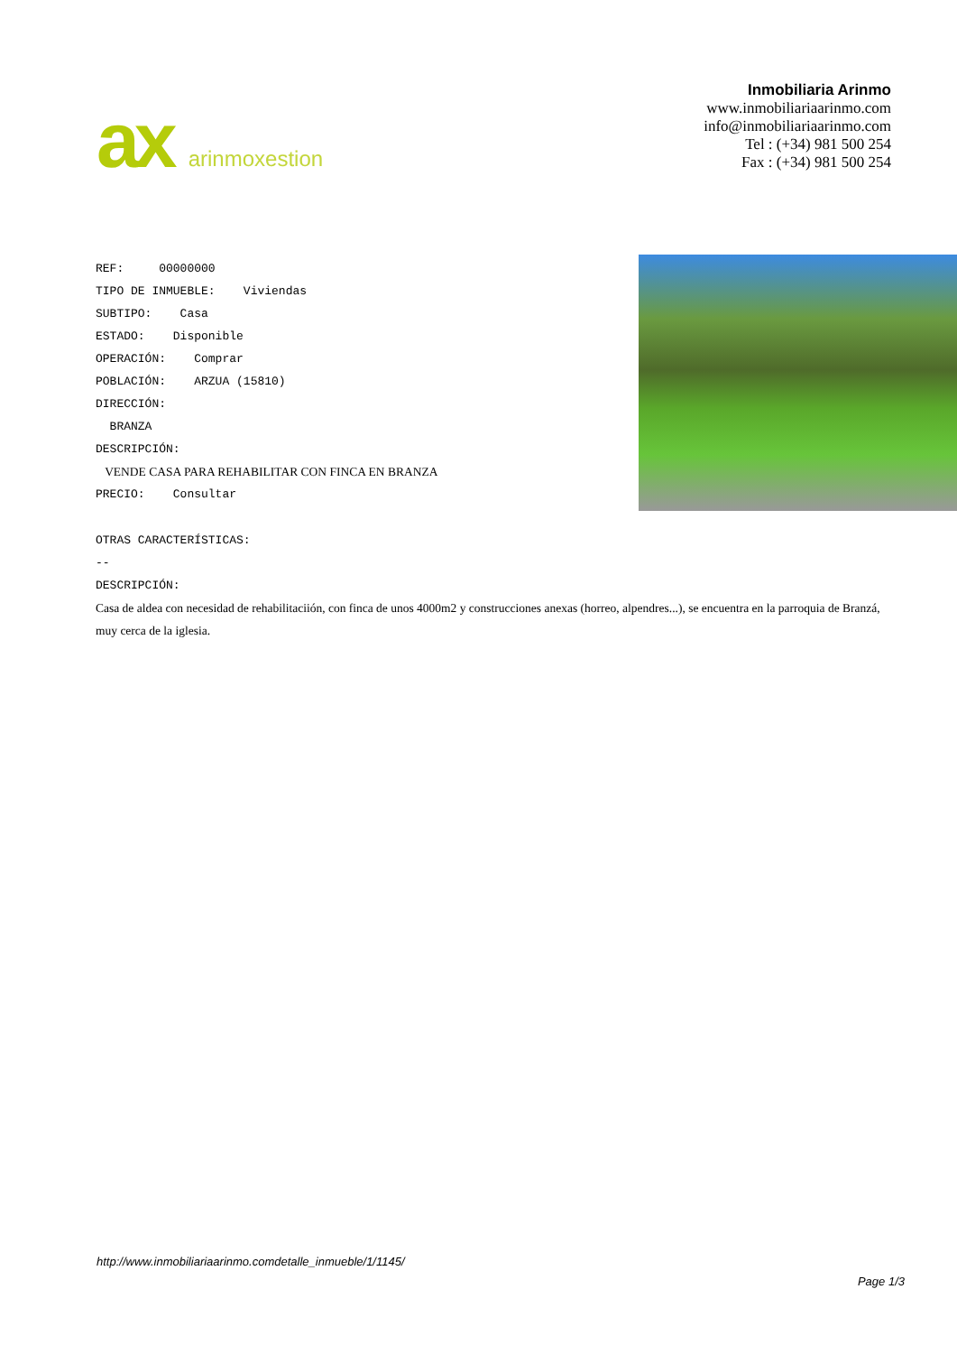ax arinmoxestion
Inmobiliaria Arinmo
www.inmobiliariaarinmo.com
info@inmobiliariaarinmo.com
Tel : (+34) 981 500 254
Fax : (+34) 981 500 254
REF: 00000000
TIPO DE INMUEBLE: Viviendas
SUBTIPO: Casa
ESTADO: Disponible
OPERACIÓN: Comprar
POBLACIÓN: ARZUA (15810)
DIRECCIÓN:
BRANZA
DESCRIPCIÓN:
VENDE CASA PARA REHABILITAR CON FINCA EN BRANZA
PRECIO: Consultar
OTRAS CARACTERÍSTICAS:
--
DESCRIPCIÓN:
Casa de aldea con necesidad de rehabilitaciión, con finca de unos 4000m2 y construcciones anexas (horreo, alpendres...), se encuentra en la parroquia de Branzá, muy cerca de la iglesia.
http://www.inmobiliariaarinmo.comdetalle_inmueble/1/1145/
Page 1/3